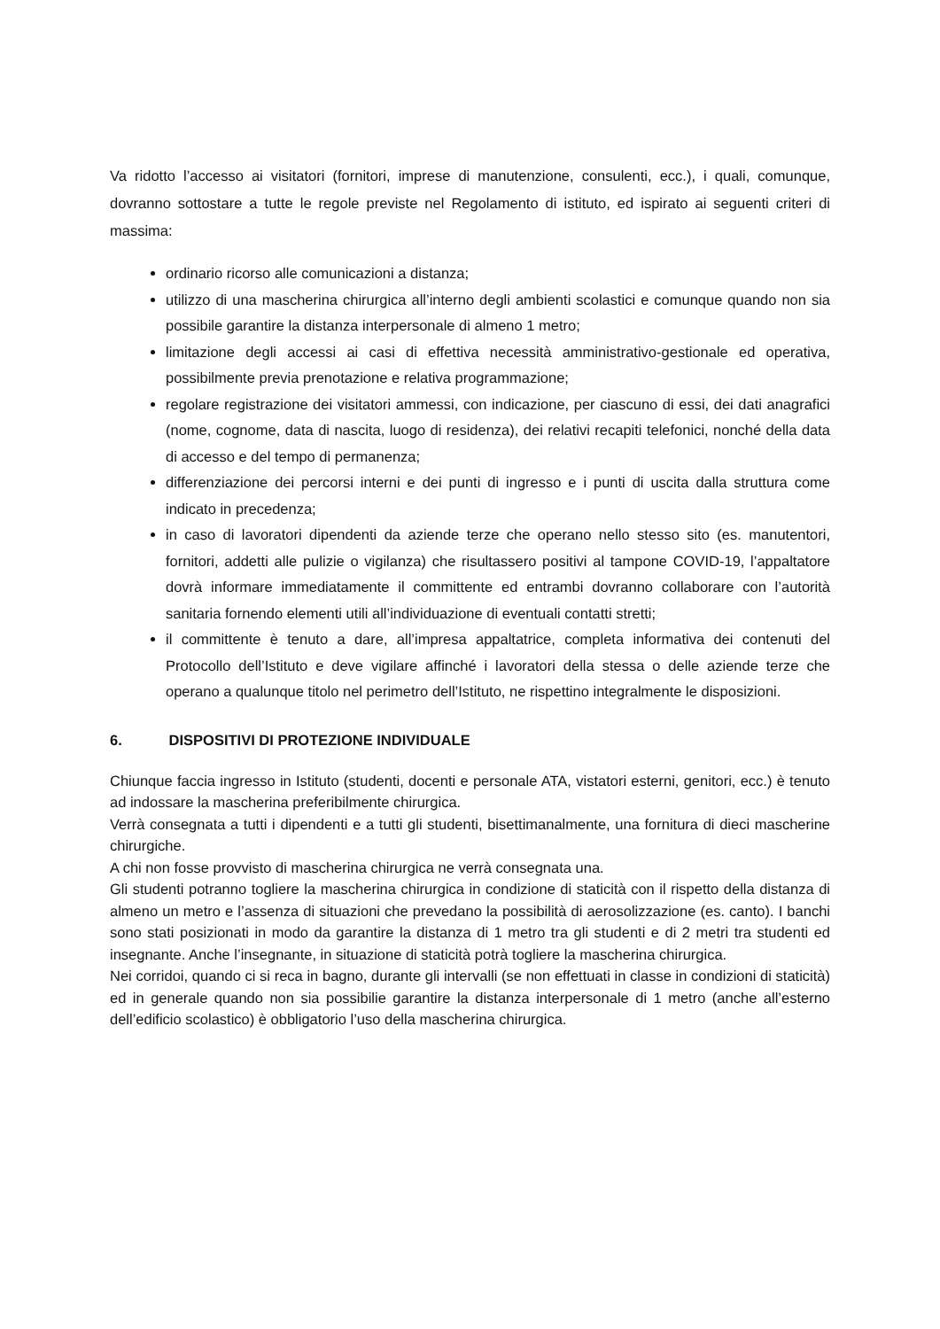Va ridotto l’accesso ai visitatori (fornitori, imprese di manutenzione, consulenti, ecc.), i quali, comunque, dovranno sottostare a tutte le regole previste nel Regolamento di istituto, ed ispirato ai seguenti criteri di massima:
ordinario ricorso alle comunicazioni a distanza;
utilizzo di una mascherina chirurgica all’interno degli ambienti scolastici e comunque quando non sia possibile garantire la distanza interpersonale di almeno 1 metro;
limitazione degli accessi ai casi di effettiva necessità amministrativo-gestionale ed operativa, possibilmente previa prenotazione e relativa programmazione;
regolare registrazione dei visitatori ammessi, con indicazione, per ciascuno di essi, dei dati anagrafici (nome, cognome, data di nascita, luogo di residenza), dei relativi recapiti telefonici, nonché della data di accesso e del tempo di permanenza;
differenziazione dei percorsi interni e dei punti di ingresso e i punti di uscita dalla struttura come indicato in precedenza;
in caso di lavoratori dipendenti da aziende terze che operano nello stesso sito (es. manutentori, fornitori, addetti alle pulizie o vigilanza) che risultassero positivi al tampone COVID-19, l’appaltatore dovrà informare immediatamente il committente ed entrambi dovranno collaborare con l’autorità sanitaria fornendo elementi utili all’individuazione di eventuali contatti stretti;
il committente è tenuto a dare, all’impresa appaltatrice, completa informativa dei contenuti del Protocollo dell’Istituto e deve vigilare affinché i lavoratori della stessa o delle aziende terze che operano a qualunque titolo nel perimetro dell’Istituto, ne rispettino integralmente le disposizioni.
6. DISPOSITIVI DI PROTEZIONE INDIVIDUALE
Chiunque faccia ingresso in Istituto (studenti, docenti e personale ATA, vistatori esterni, genitori, ecc.) è tenuto ad indossare la mascherina preferibilmente chirurgica.
Verrà consegnata a tutti i dipendenti e a tutti gli studenti, bisettimanalmente, una fornitura di dieci mascherine chirurgiche.
A chi non fosse provvisto di mascherina chirurgica ne verrà consegnata una.
Gli studenti potranno togliere la mascherina chirurgica in condizione di staticità con il rispetto della distanza di almeno un metro e l’assenza di situazioni che prevedano la possibilità di aerosolizzazione (es. canto). I banchi sono stati posizionati in modo da garantire la distanza di 1 metro tra gli studenti e di 2 metri tra studenti ed insegnante. Anche l’insegnante, in situazione di staticità potrà togliere la mascherina chirurgica.
Nei corridoi, quando ci si reca in bagno, durante gli intervalli (se non effettuati in classe in condizioni di staticità) ed in generale quando non sia possibilie garantire la distanza interpersonale di 1 metro (anche all’esterno dell’edificio scolastico) è obbligatorio l’uso della mascherina chirurgica.